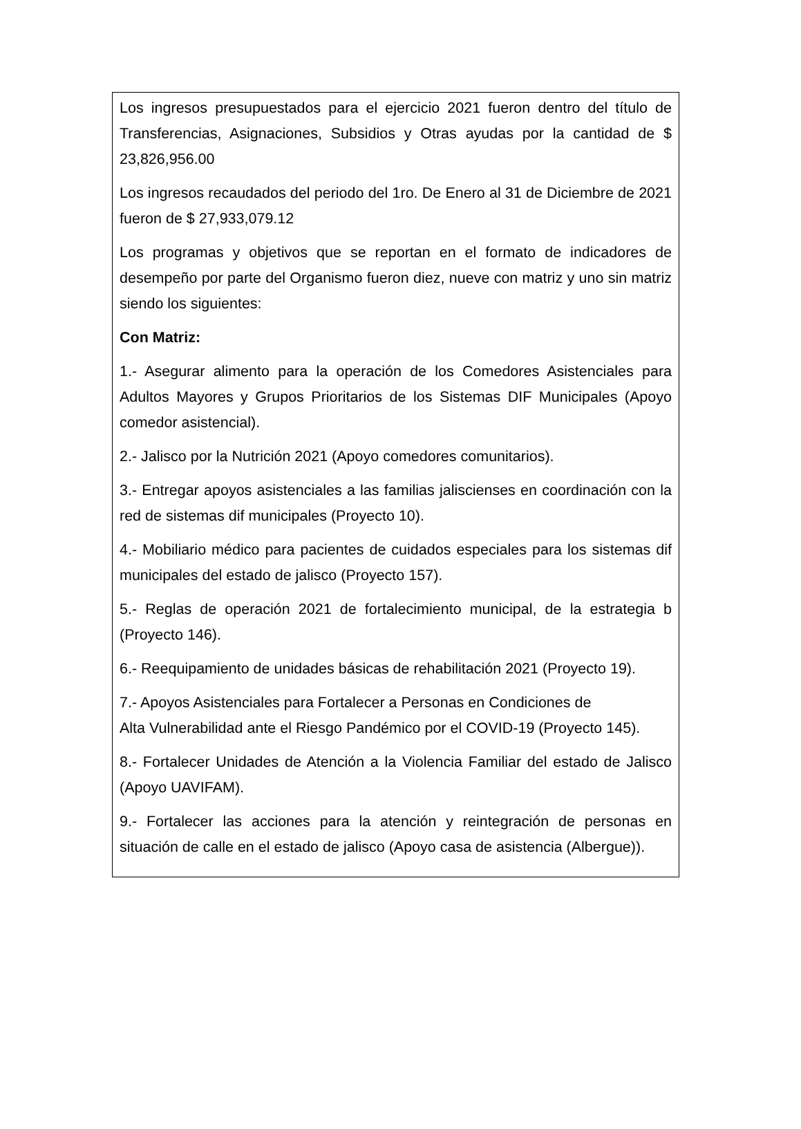Los ingresos presupuestados para el ejercicio 2021 fueron dentro del título de Transferencias, Asignaciones, Subsidios y Otras ayudas por la cantidad de $ 23,826,956.00
Los ingresos recaudados del periodo del 1ro. De Enero al 31 de Diciembre de 2021 fueron de $ 27,933,079.12
Los programas y objetivos que se reportan en el formato de indicadores de desempeño por parte del Organismo fueron diez, nueve con matriz y uno sin matriz siendo los siguientes:
Con Matriz:
1.- Asegurar alimento para la operación de los Comedores Asistenciales para Adultos Mayores y Grupos Prioritarios de los Sistemas DIF Municipales (Apoyo comedor asistencial).
2.- Jalisco por la Nutrición 2021 (Apoyo comedores comunitarios).
3.- Entregar apoyos asistenciales a las familias jaliscienses en coordinación con la red de sistemas dif municipales (Proyecto 10).
4.- Mobiliario médico para pacientes de cuidados especiales para los sistemas dif municipales del estado de jalisco (Proyecto 157).
5.- Reglas de operación 2021 de fortalecimiento municipal, de la estrategia b (Proyecto 146).
6.- Reequipamiento de unidades básicas de rehabilitación 2021 (Proyecto 19).
7.- Apoyos Asistenciales para Fortalecer a Personas en Condiciones de
Alta Vulnerabilidad ante el Riesgo Pandémico por el COVID-19 (Proyecto 145).
8.- Fortalecer Unidades de Atención a la Violencia Familiar del estado de Jalisco (Apoyo UAVIFAM).
9.- Fortalecer las acciones para la atención y reintegración de personas en situación de calle en el estado de jalisco (Apoyo casa de asistencia (Albergue)).